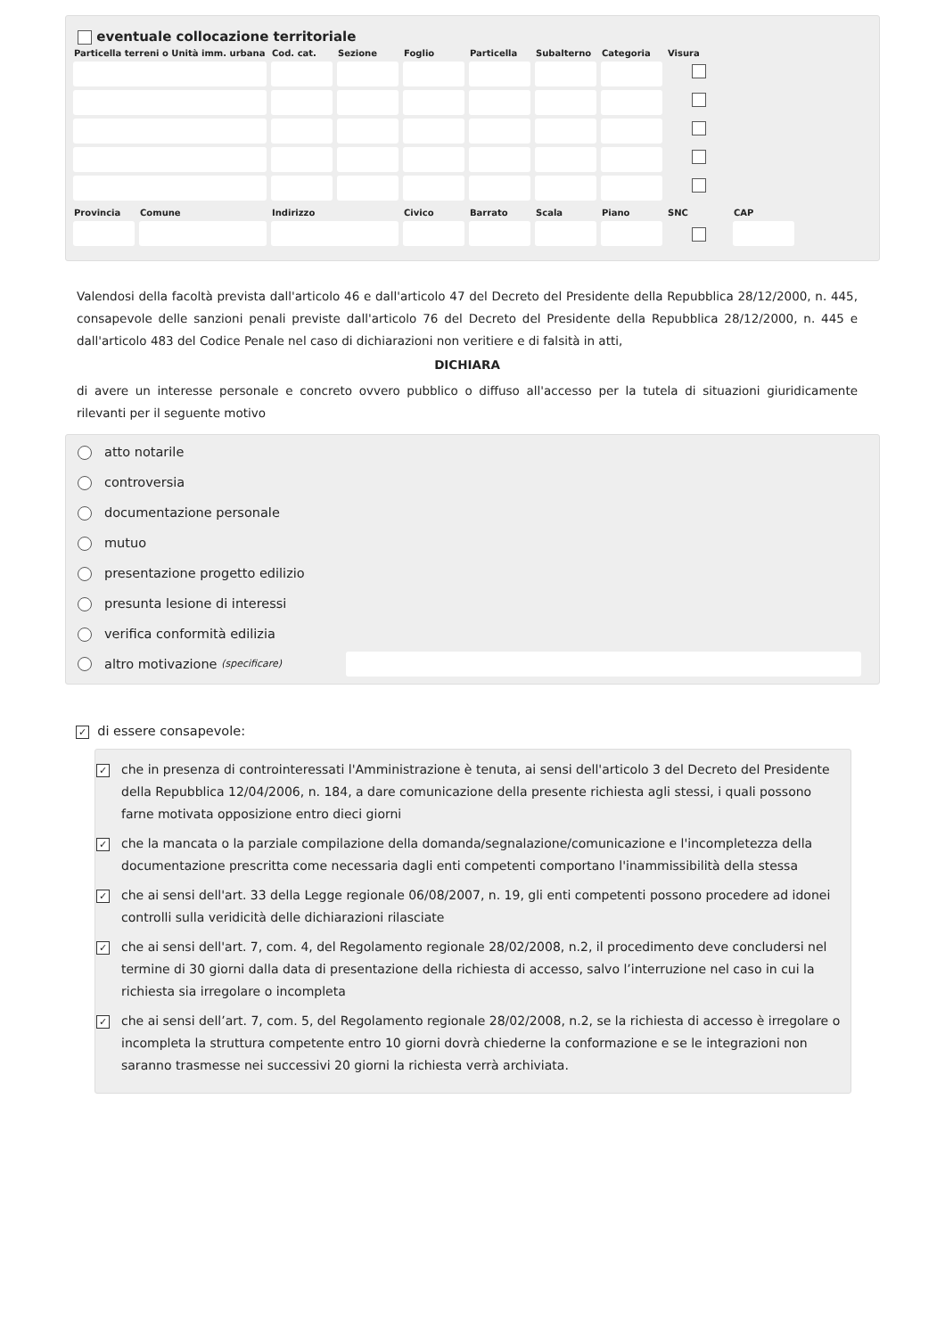eventuale collocazione territoriale
| Particella terreni o Unità imm. urbana | Cod. cat. | Sezione | Foglio | Particella | Subalterno | Categoria | Visura |
| --- | --- | --- | --- | --- | --- | --- | --- |
| Provincia | Comune | Indirizzo | Civico | Barrato | Scala | Piano | SNC | CAP |
| --- | --- | --- | --- | --- | --- | --- | --- | --- |
Valendosi della facoltà prevista dall'articolo 46 e dall'articolo 47 del Decreto del Presidente della Repubblica 28/12/2000, n. 445, consapevole delle sanzioni penali previste dall'articolo 76 del Decreto del Presidente della Repubblica 28/12/2000, n. 445 e dall'articolo 483 del Codice Penale nel caso di dichiarazioni non veritiere e di falsità in atti,
DICHIARA
di avere un interesse personale e concreto ovvero pubblico o diffuso all'accesso per la tutela di situazioni giuridicamente rilevanti per il seguente motivo
atto notarile
controversia
documentazione personale
mutuo
presentazione progetto edilizio
presunta lesione di interessi
verifica conformità edilizia
altro motivazione (specificare)
✓ di essere consapevole:
✓ che in presenza di controinteressati l'Amministrazione è tenuta, ai sensi dell'articolo 3 del Decreto del Presidente della Repubblica 12/04/2006, n. 184, a dare comunicazione della presente richiesta agli stessi, i quali possono farne motivata opposizione entro dieci giorni
✓ che la mancata o la parziale compilazione della domanda/segnalazione/comunicazione e l'incompletezza della documentazione prescritta come necessaria dagli enti competenti comportano l'inammissibilità della stessa
✓ che ai sensi dell'art. 33 della Legge regionale 06/08/2007, n. 19, gli enti competenti possono procedere ad idonei controlli sulla veridicità delle dichiarazioni rilasciate
✓ che ai sensi dell'art. 7, com. 4, del Regolamento regionale 28/02/2008, n.2, il procedimento deve concludersi nel termine di 30 giorni dalla data di presentazione della richiesta di accesso, salvo l’interruzione nel caso in cui la richiesta sia irregolare o incompleta
✓ che ai sensi dell’art. 7, com. 5, del Regolamento regionale 28/02/2008, n.2, se la richiesta di accesso è irregolare o incompleta la struttura competente entro 10 giorni dovrà chiederne la conformazione e se le integrazioni non saranno trasmesse nei successivi 20 giorni la richiesta verrà archiviata.